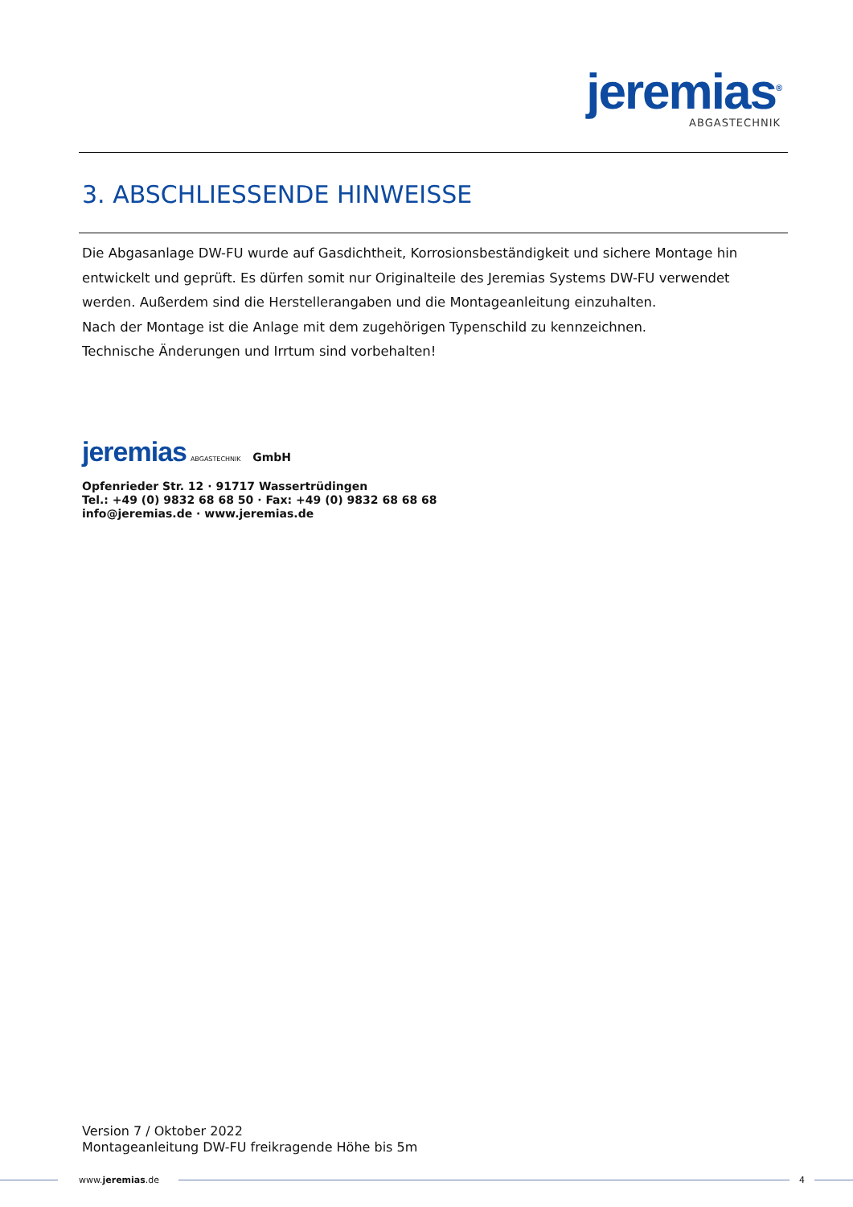jeremias<sup>®</sup>
ABGASTECHNIK
3. ABSCHLIESSENDE HINWEISSE
Die Abgasanlage DW-FU wurde auf Gasdichtheit, Korrosionsbeständigkeit und sichere Montage hin entwickelt und geprüft. Es dürfen somit nur Originalteile des Jeremias Systems DW-FU verwendet werden. Außerdem sind die Herstellerangaben und die Montageanleitung einzuhalten.
Nach der Montage ist die Anlage mit dem zugehörigen Typenschild zu kennzeichnen.
Technische Änderungen und Irrtum sind vorbehalten!
jeremias ABGASTECHNIK GmbH
Opfenrieder Str. 12 · 91717 Wassertrüdingen
Tel.: +49 (0) 9832 68 68 50 · Fax: +49 (0) 9832 68 68 68
info@jeremias.de · www.jeremias.de
Version 7 / Oktober 2022
Montageanleitung DW-FU freikragende Höhe bis 5m
www.jeremias.de 4